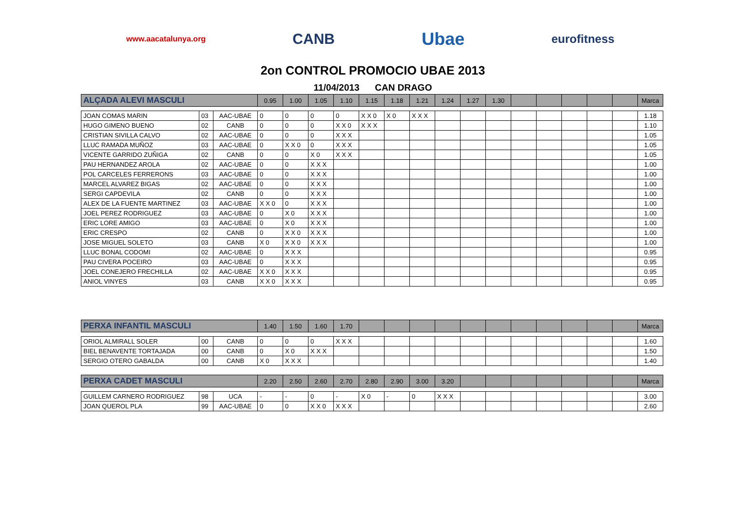www.aacatalunya.org CANB Ubae eurofitness
2on CONTROL PROMOCIO UBAE 2013
11/04/2013 CAN DRAGO
| ALÇADA ALEVI MASCULI | | | 0.95 | 1.00 | 1.05 | 1.10 | 1.15 | 1.18 | 1.21 | 1.24 | 1.27 | 1.30 | | | | | | Marca |
| --- | --- | --- | --- | --- | --- | --- | --- | --- | --- | --- | --- | --- | --- | --- | --- | --- | --- | --- |
| JOAN COMAS MARIN | 03 | AAC-UBAE | 0 | 0 | 0 | 0 | X X 0 | X 0 | X X X | | | | | | | | | 1.18 |
| HUGO GIMENO BUENO | 02 | CANB | 0 | 0 | 0 | X X 0 | X X X | | | | | | | | | | | 1.10 |
| CRISTIAN SIVILLA CALVO | 02 | AAC-UBAE | 0 | 0 | 0 | X X X | | | | | | | | | | | | 1.05 |
| LLUC RAMADA MUÑOZ | 03 | AAC-UBAE | 0 | X X 0 | 0 | X X X | | | | | | | | | | | | 1.05 |
| VICENTE GARRIDO ZUÑIGA | 02 | CANB | 0 | 0 | X 0 | X X X | | | | | | | | | | | | 1.05 |
| PAU HERNANDEZ AROLA | 02 | AAC-UBAE | 0 | 0 | X X X | | | | | | | | | | | | | 1.00 |
| POL CARCELES FERRERONS | 03 | AAC-UBAE | 0 | 0 | X X X | | | | | | | | | | | | | 1.00 |
| MARCEL ALVAREZ BIGAS | 02 | AAC-UBAE | 0 | 0 | X X X | | | | | | | | | | | | | 1.00 |
| SERGI CAPDEVILA | 02 | CANB | 0 | 0 | X X X | | | | | | | | | | | | | 1.00 |
| ALEX DE LA FUENTE MARTINEZ | 03 | AAC-UBAE | X X 0 | 0 | X X X | | | | | | | | | | | | | 1.00 |
| JOEL PEREZ RODRIGUEZ | 03 | AAC-UBAE | 0 | X 0 | X X X | | | | | | | | | | | | | 1.00 |
| ERIC LORE AMIGO | 03 | AAC-UBAE | 0 | X 0 | X X X | | | | | | | | | | | | | 1.00 |
| ERIC CRESPO | 02 | CANB | 0 | X X 0 | X X X | | | | | | | | | | | | | 1.00 |
| JOSE MIGUEL SOLETO | 03 | CANB | X 0 | X X 0 | X X X | | | | | | | | | | | | | 1.00 |
| LLUC BONAL CODOMI | 02 | AAC-UBAE | 0 | X X X | | | | | | | | | | | | | | 0.95 |
| PAU CIVERA POCEIRO | 03 | AAC-UBAE | 0 | X X X | | | | | | | | | | | | | | 0.95 |
| JOEL CONEJERO FRECHILLA | 02 | AAC-UBAE | X X 0 | X X X | | | | | | | | | | | | | | 0.95 |
| ANIOL VINYES | 03 | CANB | X X 0 | X X X | | | | | | | | | | | | | | 0.95 |
| PERXA INFANTIL MASCULI | | | 1.40 | 1.50 | 1.60 | 1.70 | | | | | | | | | | | | Marca |
| --- | --- | --- | --- | --- | --- | --- | --- | --- | --- | --- | --- | --- | --- | --- | --- | --- | --- | --- |
| ORIOL ALMIRALL SOLER | 00 | CANB | 0 | 0 | 0 | X X X | | | | | | | | | | | | 1.60 |
| BIEL BENAVENTE TORTAJADA | 00 | CANB | 0 | X 0 | X X X | | | | | | | | | | | | | 1.50 |
| SERGIO OTERO GABALDA | 00 | CANB | X 0 | X X X | | | | | | | | | | | | | | 1.40 |
| PERXA CADET MASCULI | | | 2.20 | 2.50 | 2.60 | 2.70 | 2.80 | 2.90 | 3.00 | 3.20 | | | | | | | | Marca |
| --- | --- | --- | --- | --- | --- | --- | --- | --- | --- | --- | --- | --- | --- | --- | --- | --- | --- | --- |
| GUILLEM CARNERO RODRIGUEZ | 98 | UCA | - | - | 0 | - | X 0 | - | 0 | X X X | | | | | | | | 3.00 |
| JOAN QUEROL PLA | 99 | AAC-UBAE | 0 | 0 | X X 0 | X X X | | | | | | | | | | | | 2.60 |